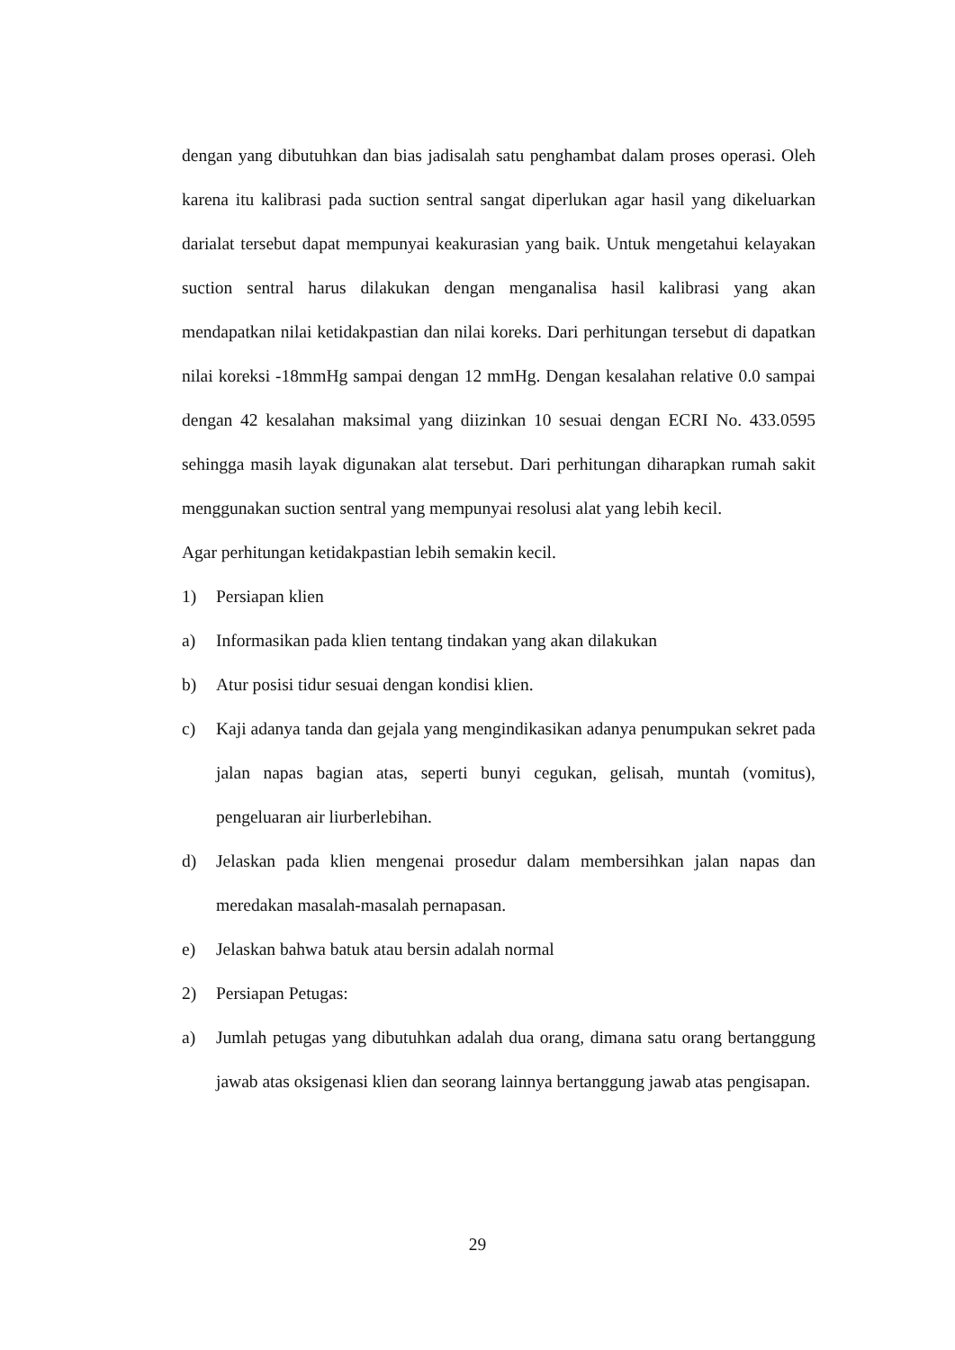dengan yang dibutuhkan dan bias jadisalah satu penghambat dalam proses operasi. Oleh karena itu kalibrasi pada suction sentral sangat diperlukan agar hasil yang dikeluarkan darialat tersebut dapat mempunyai keakurasian yang baik. Untuk mengetahui kelayakan suction sentral harus dilakukan dengan menganalisa hasil kalibrasi yang akan mendapatkan nilai ketidakpastian dan nilai koreks. Dari perhitungan tersebut di dapatkan nilai koreksi -18mmHg sampai dengan 12 mmHg. Dengan kesalahan relative 0.0 sampai dengan 42 kesalahan maksimal yang diizinkan 10 sesuai dengan ECRI No. 433.0595 sehingga masih layak digunakan alat tersebut. Dari perhitungan diharapkan rumah sakit menggunakan suction sentral yang mempunyai resolusi alat yang lebih kecil.
Agar perhitungan ketidakpastian lebih semakin kecil.
1) Persiapan klien
a) Informasikan pada klien tentang tindakan yang akan dilakukan
b) Atur posisi tidur sesuai dengan kondisi klien.
c) Kaji adanya tanda dan gejala yang mengindikasikan adanya penumpukan sekret pada jalan napas bagian atas, seperti bunyi cegukan, gelisah, muntah (vomitus), pengeluaran air liurberlebihan.
d) Jelaskan pada klien mengenai prosedur dalam membersihkan jalan napas dan meredakan masalah-masalah pernapasan.
e) Jelaskan bahwa batuk atau bersin adalah normal
2) Persiapan Petugas:
a) Jumlah petugas yang dibutuhkan adalah dua orang, dimana satu orang bertanggung jawab atas oksigenasi klien dan seorang lainnya bertanggung jawab atas pengisapan.
29